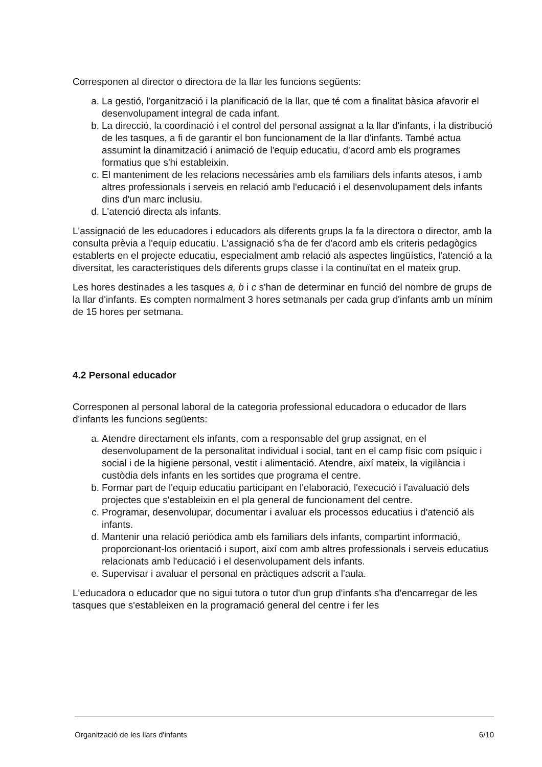Corresponen al director o directora de la llar les funcions següents:
a. La gestió, l'organització i la planificació de la llar, que té com a finalitat bàsica afavorir el desenvolupament integral de cada infant.
b. La direcció, la coordinació i el control del personal assignat a la llar d'infants, i la distribució de les tasques, a fi de garantir el bon funcionament de la llar d'infants. També actua assumint la dinamització i animació de l'equip educatiu, d'acord amb els programes formatius que s'hi estableixin.
c. El manteniment de les relacions necessàries amb els familiars dels infants atesos, i amb altres professionals i serveis en relació amb l'educació i el desenvolupament dels infants dins d'un marc inclusiu.
d. L'atenció directa als infants.
L'assignació de les educadores i educadors als diferents grups la fa la directora o director, amb la consulta prèvia a l'equip educatiu. L'assignació s'ha de fer d'acord amb els criteris pedagògics establerts en el projecte educatiu, especialment amb relació als aspectes lingüístics, l'atenció a la diversitat, les característiques dels diferents grups classe i la continuïtat en el mateix grup.
Les hores destinades a les tasques a, b i c s'han de determinar en funció del nombre de grups de la llar d'infants. Es compten normalment 3 hores setmanals per cada grup d'infants amb un mínim de 15 hores per setmana.
4.2 Personal educador
Corresponen al personal laboral de la categoria professional educadora o educador de llars d'infants les funcions següents:
a. Atendre directament els infants, com a responsable del grup assignat, en el desenvolupament de la personalitat individual i social, tant en el camp físic com psíquic i social i de la higiene personal, vestit i alimentació. Atendre, així mateix, la vigilància i custòdia dels infants en les sortides que programa el centre.
b. Formar part de l'equip educatiu participant en l'elaboració, l'execució i l'avaluació dels projectes que s'estableixin en el pla general de funcionament del centre.
c. Programar, desenvolupar, documentar i avaluar els processos educatius i d'atenció als infants.
d. Mantenir una relació periòdica amb els familiars dels infants, compartint informació, proporcionant-los orientació i suport, així com amb altres professionals i serveis educatius relacionats amb l'educació i el desenvolupament dels infants.
e. Supervisar i avaluar el personal en pràctiques adscrit a l'aula.
L'educadora o educador que no sigui tutora o tutor d'un grup d'infants s'ha d'encarregar de les tasques que s'estableixen en la programació general del centre i fer les
Organització de les llars d'infants 6/10